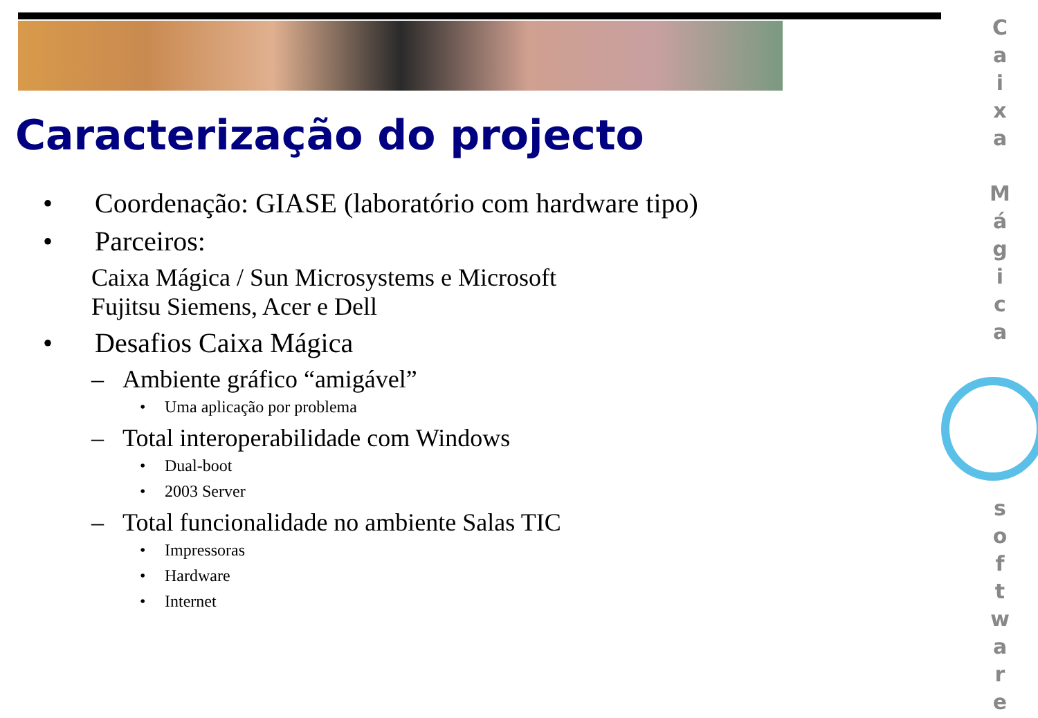Caracterização do projecto
• Coordenação: GIASE (laboratório com hardware tipo)
• Parceiros:
Caixa Mágica / Sun Microsystems e Microsoft
Fujitsu Siemens, Acer e Dell
• Desafios Caixa Mágica
– Ambiente gráfico “amigável”
• Uma aplicação por problema
– Total interoperabilidade com Windows
• Dual-boot
• 2003 Server
– Total funcionalidade no ambiente Salas TIC
• Impressoras
• Hardware
• Internet
C
a
i
x
a
M
á
g
i
c
a
s
o
f
t
w
a
r
e